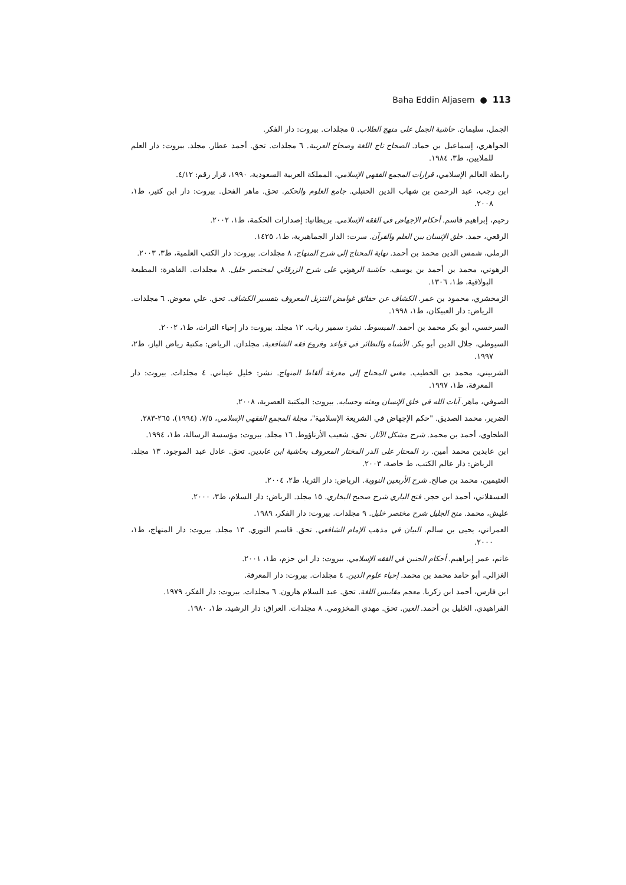Baha Eddin Aljasem ● 113
الجمل، سليمان. حاشية الجمل على منهج الطلاب. ٥ مجلدات. بيروت: دار الفكر.
الجواهري، إسماعيل بن حماد. الصحاح تاج اللغة وصحاح العربية. ٦ مجلدات. تحق. أحمد عطار. مجلد. بيروت: دار العلم للملايين، ط٣، ١٩٨٤.
رابطة العالم الإسلامي، قرارات المجمع الفقهي الإسلامي، المملكة العربية السعودية، ١٩٩٠، قرار رقم: ٤/١٢.
ابن رجب، عبد الرحمن بن شهاب الدين الحنبلي. جامع العلوم والحكم. تحق. ماهر الفحل. بيروت: دار ابن كثير، ط١، ٢٠٠٨.
رحيم، إبراهيم قاسم. أحكام الإجهاض في الفقه الإسلامي. بريطانيا: إصدارات الحكمة، ط١، ٢٠٠٢.
الرقعي، حمد. خلق الإنسان بين العلم والقرآن. سرت: الدار الجماهيرية، ط١، ١٤٢٥.
الرملي، شمس الدين محمد بن أحمد. نهاية المحتاج إلى شرح المنهاج، ٨ مجلدات. بيروت: دار الكتب العلمية، ط٣، ٢٠٠٣.
الرهوني، محمد بن أحمد بن يوسف. حاشية الرهوني على شرح الزرقاني لمختصر خليل. ٨ مجلدات. القاهرة: المطبعة البولاقية، ط١، ١٣٠٦.
الزمخشري، محمود بن عمر. الكشاف عن حقائق غوامض التنزيل المعروف بتفسير الكشاف. تحق. علي معوض. ٦ مجلدات. الرياض: دار العبيكان، ط١، ١٩٩٨.
السرخسي، أبو بكر محمد بن أحمد. المبسوط. نشر: سمير رباب. ١٢ مجلد. بيروت: دار إحياء التراث، ط١، ٢٠٠٢.
السيوطي، جلال الدين أبو بكر. الأشباه والنظائر في قواعد وفروع فقه الشافعية. مجلدان. الرياض: مكتبة رياض الباز، ط٢، ١٩٩٧.
الشربيني، محمد بن الخطيب. مغني المحتاج إلى معرفة ألفاظ المنهاج. نشر: خليل عيتاني. ٤ مجلدات. بيروت: دار المعرفة، ط١، ١٩٩٧.
الصوفي، ماهر. آيات الله في خلق الإنسان وبعثه وحسابه. بيروت: المكتبة العصرية، ٢٠٠٨.
الضرير، محمد الصديق. "حكم الإجهاض في الشريعة الإسلامية"، مجلة المجمع الفقهي الإسلامي، ٧/٥، (١٩٩٤)، ٢٦٥-٢٨٣.
الطحاوي، أحمد بن محمد. شرح مشكل الآثار. تحق. شعيب الأرناؤوط. ١٦ مجلد. بيروت: مؤسسة الرسالة، ط١، ١٩٩٤.
ابن عابدين محمد أمين. رد المحتار على الدر المختار المعروف بحاشية ابن عابدين. تحق. عادل عبد الموجود. ١٣ مجلد. الرياض: دار عالم الكتب، ط خاصة، ٢٠٠٣.
العثيمين، محمد بن صالح. شرح الأربعين النووية. الرياض: دار الثريا، ط٢، ٢٠٠٤.
العسقلاني، أحمد ابن حجر. فتح الباري شرح صحيح البخاري. ١٥ مجلد. الرياض: دار السلام، ط٣، ٢٠٠٠.
عليش، محمد. منح الجليل شرح مختصر خليل. ٩ مجلدات. بيروت: دار الفكر، ١٩٨٩.
العمراني، يحيى بن سالم. البيان في مذهب الإمام الشافعي. تحق. قاسم النوري. ١٣ مجلد. بيروت: دار المنهاج، ط١، ٢٠٠٠.
غانم، عمر إبراهيم. أحكام الجنين في الفقه الإسلامي. بيروت: دار ابن حزم، ط١، ٢٠٠١.
الغزالي، أبو حامد محمد بن محمد. إحياء علوم الدين. ٤ مجلدات. بيروت: دار المعرفة.
ابن فارس، أحمد ابن زكريا. معجم مقاييس اللغة. تحق. عبد السلام هارون. ٦ مجلدات. بيروت: دار الفكر، ١٩٧٩.
الفراهيدي، الخليل بن أحمد. العين. تحق. مهدي المخزومي. ٨ مجلدات. العراق: دار الرشيد، ط١، ١٩٨٠.